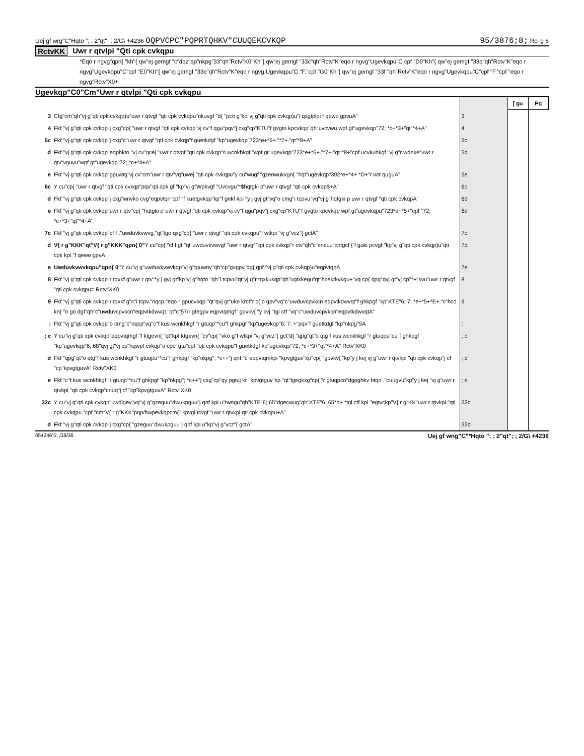Uej gf wrg"C"Hqto "; ; 2"qt"; ; 2/G\ +4236 OQPVCPC"PQPRTQHKV"CUUQEKCVKQP 95/3876;8; Rci g 6
RctvKK Uwr r qtvlpi "Qti cpk cvkqpu
*Eqo r ngvg"qpn{ "kh"{ qw"ej gemgf "c"dqz"qp"nkpg"33"qh"Rctv"K0"Kh"{ qw"ej gemgf "33c"qh"Rctv"K"eqo r ngvg"Ugevkqpu"C cpf "D0"Kh"{ qw"ej gemgf "33d"qh"Rctv"K"eqo r ngvg"Ugevkqpu"C"cpf "E0"Kh"{ qw"ej gemgf "33e"qh"Rctv"K"eqo r ngvg Ugevkqpu"C."F."cpf "G0"Kh"{ qw"ej gemgf "33f "qh"Rctv"K"eqo r ngvg"Ugevkqpu"C"cpf "F."cpf "eqo r ngvg"Rctv"X0+
Ugevkqp"C0"Cm"Uwr r qtvlpi "Qti cpk cvkqpu
| | | | [ gu | Pq |
| 3 | Ctg"cm"qh"vj g"qti cpk cvkqp)u"uwr r qtvgf "qti cpk cvkqpu"nkuvgf "d{ "pco g"kp"vj g"qti cpk cvkqp)u"i qxgtplpi f qewo gpvuA" | 3 | | |
| 4 | Fkf "vj g"qti cpk cvkqp"j cxg"cp{ "uwr r qtvgf "qti cpk cvkqp"vj cv"f qgu"pqv"j cxg"cp"KTU"f gvgto kpcvkqp"qh"uvcvwu wpf gt"ugevkqp"72; *c+*3+"qt"*4+A" | 4 | | |
| 5c | Fkf "vj g"qti cpk cvkqp"j cxg"c"uwr r qtvgf "qti cpk cvkqp"f guetkdgf "kp"ugevkqp"723*e+*6+."*7+."qt"*8+A" | 5c | | |
| d | Fkf "vj g"qti cpk cvkqp"eqphkto "vj cv"gcej "uwr r qtvgf "qti cpk cvkqp"s wcnkhkgf "wpf gt"ugevkqp"723*e+*6+."*7+."qt"*8+"cpf ucvkuhkgf "vj g"r wdnke"uwr r qtv"vguvu"wpf gt"ugevkqp"72; *c+*4+A" | 5d | | |
| e | Fkf "vj g"qti cpk cvkqp"gpuwtg"vj cv"cm"uwr r qtv"vq"uwej "qti cpk cvkqpu"y cu"wugf "gzenwukxgn{ "hqt"ugevkqp"392*e+*4+ *D+"r wtr quguA" | 5e | | |
| 6c | Y cu"cp{ "uwr r qtvgf "qti cpk cvkqp"pqv"qti cpk gf "kp"vj g"Wpkvgf "Uvcvgu"*$hqtgki p"uwr r qtvgf "qti cpk cvkqp$+A" | 6c | | |
| d | Fkf "vj g"qti cpk cvkqp"j cxg"wnvko cvg"eqpvtqn"cpf "f kuetgvkqp"kp"f gekf kpi "y j gvj gt"vq"o cmg"i tcpvu"vq"vj g"hqtgki p uwr r qtvgf "qti cpk cvkqpA" | 6d | | |
| e | Fkf "vj g"qti cpk cvkqp"uwr r qtv"cp{ "hqtgki p"uwr r qtvgf "qti cpk cvkqp"vj cv"f qgu"pqv"j cxg"cp"KTU"f gvgto kpcvkqp wpf gt"ugevkqpu"723*e+*5+"cpf "72; *c+*3+"qt"*4+A" | 6e | | |
| 7c | Fkf "vj g"qti cpk cvkqp"cf f ."uwduvkvwvg."qt"tgo qxg"cp{ "uwr r qtvgf "qti cpk cvkqpu"f wtkpi "vj g"vcz"{ gctA" | 7c | | |
| d | V{ r g"KKK"qt"V{ r g"KKK"qpn{ 0" Y cu"cp{ "cf f gf "qt"uwduvkvwvgf "uwr r qtvgf "qti cpk cvkqp"r ctv"qh"c"encuu"cntgcf { f guki pcvgf "kp"vj g"qti cpk cvkqp)u"qti cpk kpi "f qewo gpvA | 7d | | |
| e | Uwduvkvwvkqpu"qpn{ 0" Y cu"vj g"uwduvkvwvkqp"vj g"tguwnv"qh"cp"gxgpv"dg{ qpf "vj g"qti cpk cvkqp)u"eqpvtqnA | 7e | | |
| 8 | Fkf "vj g"qti cpk cvkqp"r tqxkf g"uwr r qtv"*y j gvj gt"kp"vj g"hqto "qh"i tcpvu"qt"vj g"r tqxkukqp"qh"ugtxkegu"qt"hcekrkvkgu+"vq cp{ qpg"qvj gt"vj cp"*+"kvu"uwr r qtvgf "qti cpk cvkqpu= Rctv"XK0 | 8 | | |
| 9 | Fkf "vj g"qti cpk cvkqp"r tqxkf g"c"i tcpv."nqcp."eqo r gpucvkqp."qt"qvj gt"uko krct"r c{ o gpv"vq"c"uwduvcpvkcn eqpvtkdwvqt"f ghkpgf "kp"KTE"6; 7: *e+*5+*E+."c"hco kn{ "o go dgt"qh"c"uwduvcpvkcn"eqpvtkdwvqt."qt"c"57/r gtegpv eqpvtqmgf "gpvkv{ "y kvj "tgi ctf "vq"c"uwduvcpvkcn"eqpvtkdwvqtA" | 9 | | |
| : | Fkf "vj g"qti cpk cvkqp"o cmg"c"nqcp"vq"c"f kus wcnkhkgf "r gtuqp"*cu"f ghkpgf "kp"ugevkqp"6; 7: +"pqv"f guetkdgf "kp"nkpg"9A | : | | |
| ; c | Y cu"vj g"qti cpk cvkqp"eqpvtqmgf "f ktgevn{ "qt"kpf ktgevn{ "cv"cp{ "vko g"f wtkpi "vj g"vcz"{ gct"d{ "qpg"qt"o qtg f kus wcnkhkgf "r gtuqpu"cu"f ghkpgf "kp"ugevkqp"6; 68"qvj gt"vj cp"hqwpf cvkqp"o cpci gtu"cpf "qti cpk cvkqpu"f guetkdgf kp"ugevkqp"72; *c+*3+"qt"*4+A" Rctv"XK0 | ; c | | |
| d | Fkf "qpg"qt"o qtg"f kus wcnkhkgf "r gtuqpu"*cu"f ghkpgf "kp"nkpg"; *c++"j qnf "c"eqpvtqmkpi "kpvgtguv"kp"cp{ "gpvkv{ "kp"y j kej vj g"uwr r qtvkpi "qti cpk cvkqp"j cf "cp"kpvgtguvA" Rctv"XK0 | ; d | | |
| e | Fkf "c"f kus wcnkhkgf "r gtuqp"*cu"f ghkpgf "kp"nkpg"; *c++"j cxg"cp"qy pgtuj kr "kpvgtguv"kp."qt"tgegkxg"cp{ "r gtuqpcn"dgpghkv htqo ."cuugvu"kp"y j kej "vj g"uwr r qtvkpi "qti cpk cvkqp"cnuq"j cf "cp"kpvgtguvA" Rctv"XK0 | ; e | | |
| 32c | Y cu"vj g"qti cpk cvkqp"uwdlgev"vq"vj g"gzeguu"dwukpguu"j qnf kpi u"twngu"qh"KTE"6; 65"dgecwug"qh"KTE"6; 65*h+ *tgi ctf kpi "egtvckp"V{ r g"KK"uwr r qtvkpi "qti cpk cvkqpu."cpf "cm"V{ r g"KKK"pqp/hwpevkqpcm{ "kpvgi tcvgf "uwr r qtvkpi qti cpk cvkqpu+A" | 32c | | |
| d | Fkf "vj g"qti cpk cvkqp"j cxg"cp{ "gzeguu"dwukpguu"j qnf kpi u"kp"vj g"vcz"{ gctA" | 32d | | |
654246"2; /39/36 Uej gf wng"C"*Hqto "; ; 2"qt"; ; 2/G\ +4236